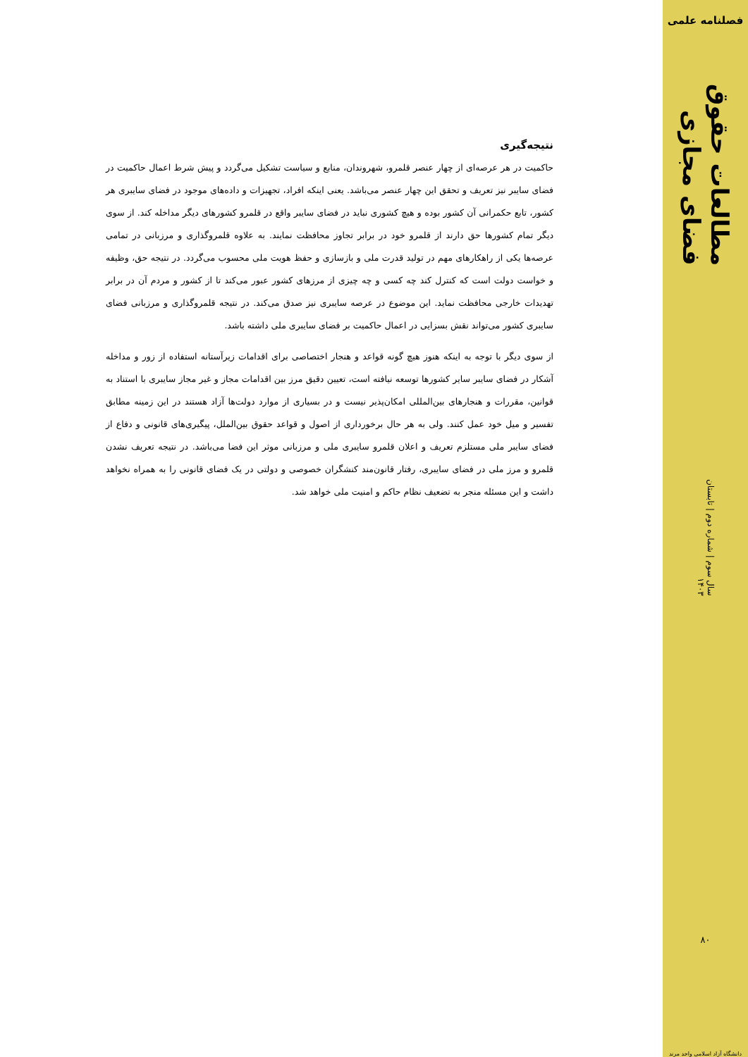فصلنامه علمی
مطالعات حقوق فضای مجازی
سال سوم | شماره دوم | تابستان ۱۴۰۳
۸۰
دانشگاه آزاد اسلامی واحد مرند
نتیجه‌گیری
حاکمیت در هر عرصه‌ای از چهار عنصر قلمرو، شهروندان، منابع و سیاست تشکیل می‌گردد و پیش شرط اعمال حاکمیت در فضای سایبر نیز تعریف و تحقق این چهار عنصر می‌باشد. یعنی اینکه افراد، تجهیزات و داده‌های موجود در فضای سایبری هر کشور، تابع حکمرانی آن کشور بوده و هیچ کشوری نباید در فضای سایبر واقع در قلمرو کشورهای دیگر مداخله کند. از سوی دیگر تمام کشورها حق دارند از قلمرو خود در برابر تجاوز محافظت نمایند. به علاوه قلمروگذاری و مرزبانی در تمامی عرصه‌ها یکی از راهکارهای مهم در تولید قدرت ملی و بازسازی و حفظ هویت ملی محسوب می‌گردد. در نتیجه حق، وظیفه و خواست دولت است که کنترل کند چه کسی و چه چیزی از مرزهای کشور عبور می‌کند تا از کشور و مردم آن در برابر تهدیدات خارجی محافظت نماید. این موضوع در عرصه سایبری نیز صدق می‌کند. در نتیجه قلمروگذاری و مرزبانی فضای سایبری کشور می‌تواند نقش بسزایی در اعمال حاکمیت بر فضای سایبری ملی داشته باشد.
از سوی دیگر با توجه به اینکه هنوز هیچ گونه قواعد و هنجار اختصاصی برای اقدامات زیرآستانه استفاده از زور و مداخله آشکار در فضای سایبر سایر کشورها توسعه نیافته است، تعیین دقیق مرز بین اقدامات مجاز و غیر مجاز سایبری با استناد به قوانین، مقررات و هنجارهای بین‌المللی امکان‌پذیر نیست و در بسیاری از موارد دولت‌ها آزاد هستند در این زمینه مطابق تفسیر و میل خود عمل کنند. ولی به هر حال برخورداری از اصول و قواعد حقوق بین‌الملل، پیگیری‌های قانونی و دفاع از فضای سایبر ملی مستلزم تعریف و اعلان قلمرو سایبری ملی و مرزبانی موثر این فضا می‌باشد. در نتیجه تعریف نشدن قلمرو و مرز ملی در فضای سایبری، رفتار قانون‌مند کنشگران خصوصی و دولتی در یک فضای قانونی را به همراه نخواهد داشت و این مسئله منجر به تضعیف نظام حاکم و امنیت ملی خواهد شد.